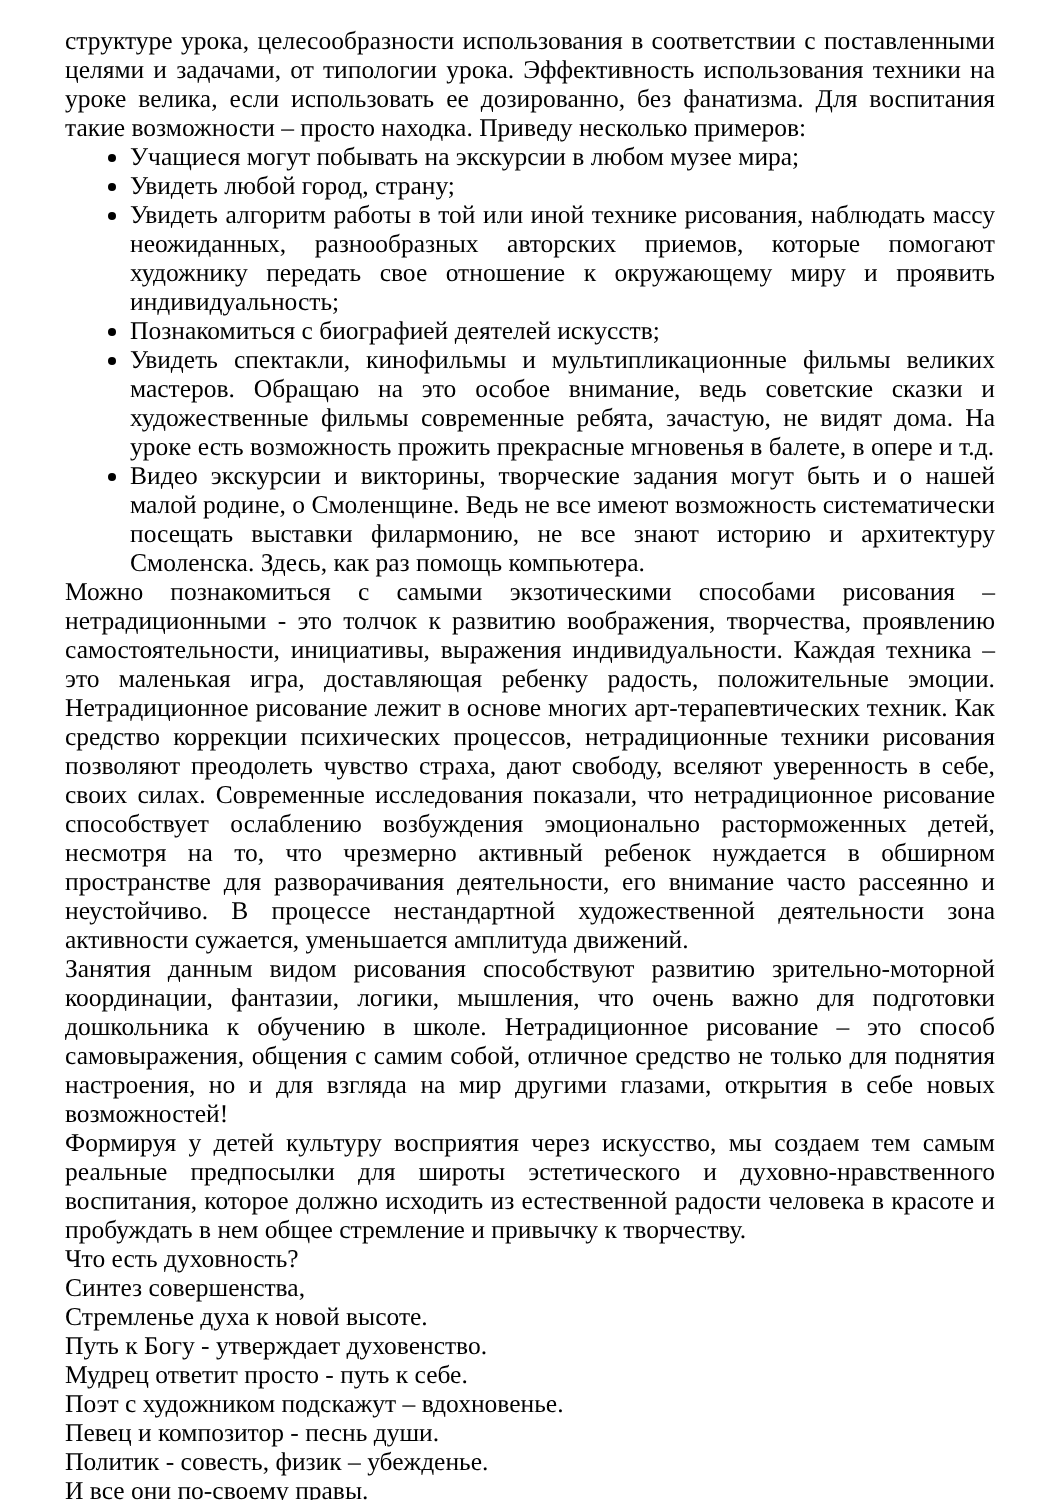структуре урока, целесообразности использования в соответствии с поставленными целями и задачами, от типологии урока. Эффективность использования техники на уроке велика, если использовать ее дозированно, без фанатизма. Для воспитания такие возможности – просто находка. Приведу несколько примеров:
Учащиеся могут побывать на экскурсии в любом музее мира;
Увидеть любой город, страну;
Увидеть алгоритм работы в той или иной технике рисования, наблюдать массу неожиданных, разнообразных авторских приемов, которые помогают художнику передать свое отношение к окружающему миру и проявить индивидуальность;
Познакомиться с биографией деятелей искусств;
Увидеть спектакли, кинофильмы и мультипликационные фильмы великих мастеров. Обращаю на это особое внимание, ведь советские сказки и художественные фильмы современные ребята, зачастую, не видят дома. На уроке есть возможность прожить прекрасные мгновенья в балете, в опере и т.д.
Видео экскурсии и викторины, творческие задания могут быть и о нашей малой родине, о Смоленщине. Ведь не все имеют возможность систематически посещать выставки филармонию, не все знают историю и архитектуру Смоленска. Здесь, как раз помощь компьютера.
Можно познакомиться с самыми экзотическими способами рисования – нетрадиционными - это толчок к развитию воображения, творчества, проявлению самостоятельности, инициативы, выражения индивидуальности. Каждая техника – это маленькая игра, доставляющая ребенку радость, положительные эмоции. Нетрадиционное рисование лежит в основе многих арт-терапевтических техник. Как средство коррекции психических процессов, нетрадиционные техники рисования позволяют преодолеть чувство страха, дают свободу, вселяют уверенность в себе, своих силах. Современные исследования показали, что нетрадиционное рисование способствует ослаблению возбуждения эмоционально расторможенных детей, несмотря на то, что чрезмерно активный ребенок нуждается в обширном пространстве для разворачивания деятельности, его внимание часто рассеянно и неустойчиво. В процессе нестандартной художественной деятельности зона активности сужается, уменьшается амплитуда движений.
Занятия данным видом рисования способствуют развитию зрительно-моторной координации, фантазии, логики, мышления, что очень важно для подготовки дошкольника к обучению в школе. Нетрадиционное рисование – это способ самовыражения, общения с самим собой, отличное средство не только для поднятия настроения, но и для взгляда на мир другими глазами, открытия в себе новых возможностей!
Формируя у детей культуру восприятия через искусство, мы создаем тем самым реальные предпосылки для широты эстетического и духовно-нравственного воспитания, которое должно исходить из естественной радости человека в красоте и пробуждать в нем общее стремление и привычку к творчеству.
Что есть духовность?
Синтез совершенства,
Стремленье духа к новой высоте.
Путь к Богу - утверждает духовенство.
Мудрец ответит просто - путь к себе.
Поэт с художником подскажут – вдохновенье.
Певец и композитор - песнь души.
Политик - совесть, физик – убежденье.
И все они по-своему правы.